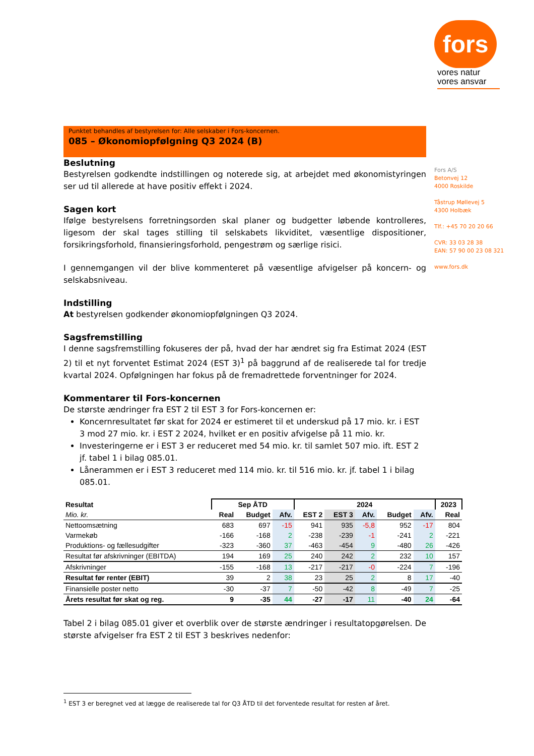fors
vores natur
vores ansvar
Punktet behandles af bestyrelsen for: Alle selskaber i Fors-koncernen.
085 – Økonomiopfølgning Q3 2024 (B)
Beslutning
Bestyrelsen godkendte indstillingen og noterede sig, at arbejdet med økonomistyringen ser ud til allerede at have positiv effekt i 2024.
Sagen kort
Ifølge bestyrelsens forretningsorden skal planer og budgetter løbende kontrolleres, ligesom der skal tages stilling til selskabets likviditet, væsentlige dispositioner, forsikringsforhold, finansieringsforhold, pengestrøm og særlige risici.
I gennemgangen vil der blive kommenteret på væsentlige afvigelser på koncern- og selskabsniveau.
Indstilling
At bestyrelsen godkender økonomiopfølgningen Q3 2024.
Sagsfremstilling
I denne sagsfremstilling fokuseres der på, hvad der har ændret sig fra Estimat 2024 (EST 2) til et nyt forventet Estimat 2024 (EST 3)<sup>1</sup> på baggrund af de realiserede tal for tredje kvartal 2024. Opfølgningen har fokus på de fremadrettede forventninger for 2024.
Kommentarer til Fors-koncernen
De største ændringer fra EST 2 til EST 3 for Fors-koncernen er:
Koncernresultatet før skat for 2024 er estimeret til et underskud på 17 mio. kr. i EST 3 mod 27 mio. kr. i EST 2 2024, hvilket er en positiv afvigelse på 11 mio. kr.
Investeringerne er i EST 3 er reduceret med 54 mio. kr. til samlet 507 mio. ift. EST 2 jf. tabel 1 i bilag 085.01.
Lånerammen er i EST 3 reduceret med 114 mio. kr. til 516 mio. kr. jf. tabel 1 i bilag 085.01.
| Resultat | Sep ÅTD | | | 2024 | | | | | 2023 |
| --- | --- | --- | --- | --- | --- | --- | --- | --- | --- |
| Mio. kr. | Real | Budget | Afv. | EST 2 | EST 3 | Afv. | Budget | Afv. | Real |
| Nettoomsætning | 683 | 697 | -15 | 941 | 935 | -5,8 | 952 | -17 | 804 |
| Varmekøb | -166 | -168 | 2 | -238 | -239 | -1 | -241 | 2 | -221 |
| Produktions- og fællesudgifter | -323 | -360 | 37 | -463 | -454 | 9 | -480 | 26 | -426 |
| Resultat før afskrivninger (EBITDA) | 194 | 169 | 25 | 240 | 242 | 2 | 232 | 10 | 157 |
| Afskrivninger | -155 | -168 | 13 | -217 | -217 | -0 | -224 | 7 | -196 |
| Resultat før renter (EBIT) | 39 | 2 | 38 | 23 | 25 | 2 | 8 | 17 | -40 |
| Finansielle poster netto | -30 | -37 | 7 | -50 | -42 | 8 | -49 | 7 | -25 |
| Årets resultat før skat og reg. | 9 | -35 | 44 | -27 | -17 | 11 | -40 | 24 | -64 |
Tabel 2 i bilag 085.01 giver et overblik over de største ændringer i resultatopgørelsen. De største afvigelser fra EST 2 til EST 3 beskrives nedenfor:
Fors A/S
Betonvej 12
4000 Roskilde
Tåstrup Møllevej 5
4300 Holbæk
Tlf.: +45 70 20 20 66
CVR: 33 03 28 38
EAN: 57 90 00 23 08 321
www.fors.dk
<sup>1</sup> EST 3 er beregnet ved at lægge de realiserede tal for Q3 ÅTD til det forventede resultat for resten af året.